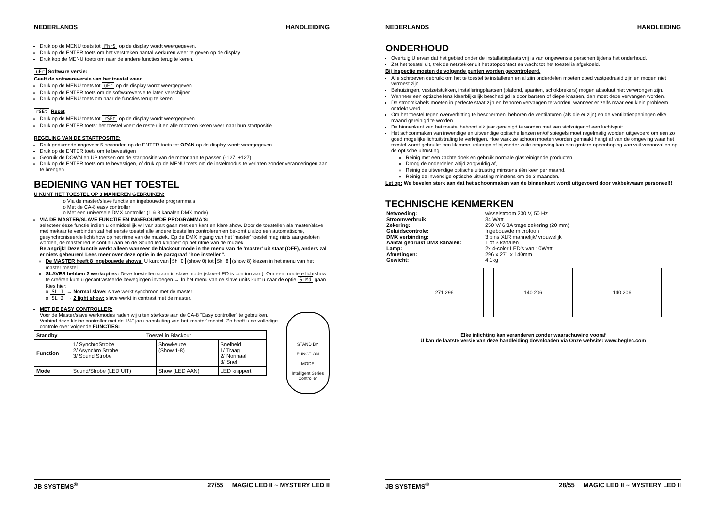NEDERLANDS HANDLEIDING
Druk op de MENU toets tot FhrS op de display wordt weergegeven.
Druk op de ENTER toets om het verstreken aantal werkuren weer te geven op de display.
Druk kop de MENU toets om naar de andere functies terug te keren.
uEr Software versie:
Geeft de softwareversie van het toestel weer.
Druk op de MENU toets tot uEr op de display wordt weergegeven.
Druk op de ENTER toets om de softwareversie te laten verschijnen.
Druk op de MENU toets om naar de functies terug te keren.
rSEt Reset
Druk op de MENU toets tot rSEt op de display wordt weergegeven.
Druk op de ENTER toets: het toestel voert de reste uit en alle motoren keren weer naar hun startpositie.
REGELING VAN DE STARTPOSITIE:
Druk gedurende ongeveer 5 seconden op de ENTER toets tot OPAN op de display wordt weergegeven.
Druk op de ENTER toets om te bevestigen
Gebruik de DOWN en UP toetsen om de startpositie van de motor aan te passen (-127, +127)
Druk op de ENTER toets om te bevestigen, of druk op de MENU toets om de instelmodus te verlaten zonder veranderingen aan te brengen
BEDIENING VAN HET TOESTEL
U KUNT HET TOESTEL OP 3 MANIEREN GEBRUIKEN:
o Via de master/slave functie en ingebouwde programma's
o Met de CA-8 easy controller
o Met een universele DMX controller (1 & 3 kanalen DMX mode)
VIA DE MASTER/SLAVE FUNCTIE EN INGEBOUWDE PROGRAMMA'S:
selecteer deze functie indien u onmiddellijk wil van start gaan met een kant en klare show. Door de toestellen als master/slave met mekaar te verbinden zal het eerste toestel alle andere toestellen controleren en bekomt u alzo een automatische, gesynchroniseerde lichtshow op het ritme van de muziek. Op de DMX ingang van het 'master' toestel mag niets aangesloten worden, de master led is continu aan en de Sound led knippert op het ritme van de muziek.
Belangrijk! Deze functie werkt alleen wanneer de blackout mode in the menu van de 'master' uit staat (OFF), anders zal er niets gebeuren! Lees meer over deze optie in de paragraaf "hoe instellen".
De MASTER heeft 8 ingebouwde shows: U kunt van Sh 0 (show 0) tot Sh 8 (show 8) kiezen in het menu van het master toestel.
SLAVES hebben 2 werkopties: Deze toestellen staan in slave mode (slave-LED is continu aan). Om een mooiere lichtshow te creëren kunt u gecontrasteerde bewegingen invoegen → In het menu van de slave units kunt u naar de optie SLMd gaan. Kies hier:
o SL 1 → Normal slave: slave werkt synchroon met de master.
o SL 2 → 2 light show: slave werkt in contrast met de master.
MET DE EASY CONTROLLER:
STAND BY
FUNCTION
MODE
Intelligent Series Controller
Voor de Master/slave werkmodus raden wij u ten sterkste aan de CA-8 "Easy controller" te gebruiken. Verbind deze kleine controller met de 1/4" jack aansluiting van het 'master' toestel. Zo heeft u de volledige controle over volgende FUNCTIES:
| Standby | Toestel in Blackout | | |
| Function | 1/ SynchroStrobe 2/ Asynchro Strobe 3/ Sound Strobe | Showkeuze (Show 1-8) | Snelheid 1/ Traag 2/ Normaal 3/ Snel |
| Mode | Sound/Strobe (LED UIT) | Show (LED AAN) | LED knippert |
JB SYSTEMS<sup>®</sup> 27/55 MAGIC LED II ~ MYSTERY LED II
NEDERLANDS HANDLEIDING
ONDERHOUD
Overtuig U ervan dat het gebied onder de installatieplaats vrij is van ongewenste personen tijdens het onderhoud.
Zet het toestel uit, trek de netstekker uit het stopcontact en wacht tot het toestel is afgekoeld.
Bij inspectie moeten de volgende punten worden gecontroleerd.
Alle schroeven gebruikt om het te toestel te installeren en al zijn onderdelen moeten goed vastgedraaid zijn en mogen niet verroest zijn.
Behuizingen, vastzetstukken, installeringplaatsen (plafond, spanten, schokbrekers) mogen absoluut niet verwrongen zijn.
Wanneer een optische lens klaarblijkelijk beschadigd is door barsten of diepe krassen, dan moet deze vervangen worden.
De stroomkabels moeten in perfecte staat zijn en behoren vervangen te worden, wanneer er zelfs maar een klein probleem ontdekt werd.
Om het toestel tegen oververhitting te beschermen, behoren de ventilatoren (als die er zijn) en de ventilatieopeningen elke maand gereinigd te worden.
De binnenkant van het toestel behoort elk jaar gereinigd te worden met een stofzuiger of een luchtspuit.
Het schoonmaken van inwendige en uitwendige optische lenzen en/of spiegels moet regelmatig worden uitgevoerd om een zo goed mogelijke lichtuitstraling te verkrijgen. Hoe vaak ze schoon moeten worden gemaakt hangt af van de omgeving waar het toestel wordt gebruikt: een klamme, rokerige of bijzonder vuile omgeving kan een grotere opeenhoping van vuil veroorzaken op de optische uitrusting.
Reinig met een zachte doek en gebruik normale glasreinigende producten.
Droog de onderdelen altijd zorgvuldig af,
Reinig de uitwendige optische uitrusting minstens één keer per maand.
Reinig de inwendige optische uitrusting minstens om de 3 maanden.
Let op: We bevelen sterk aan dat het schoonmaken van de binnenkant wordt uitgevoerd door vakbekwaam personeel!!
TECHNISCHE KENMERKEN
| Netvoeding: | wisselstroom 230 V, 50 Hz |
| Stroomverbruik: | 34 Watt |
| Zekering: | 250 V/ 6,3A trage zekering (20 mm) |
| Geluidscontrole: | Ingebouwde microfoon |
| DMX verbinding: | 3 pins XLR mannelijk/ vrouwelijk |
| Aantal gebruikt DMX kanalen: | 1 of 3 kanalen |
| Lamp: | 2x 4-color LED's van 10Watt |
| Afmetingen: | 296 x 271 x 140mm |
| Gewicht: | 4,1kg |
271 296 140 206 140 206
Elke inlichting kan veranderen zonder waarschuwing vooraf
U kan de laatste versie van deze handleiding downloaden via Onze website: www.beglec.com
JB SYSTEMS<sup>®</sup> 28/55 MAGIC LED II ~ MYSTERY LED II